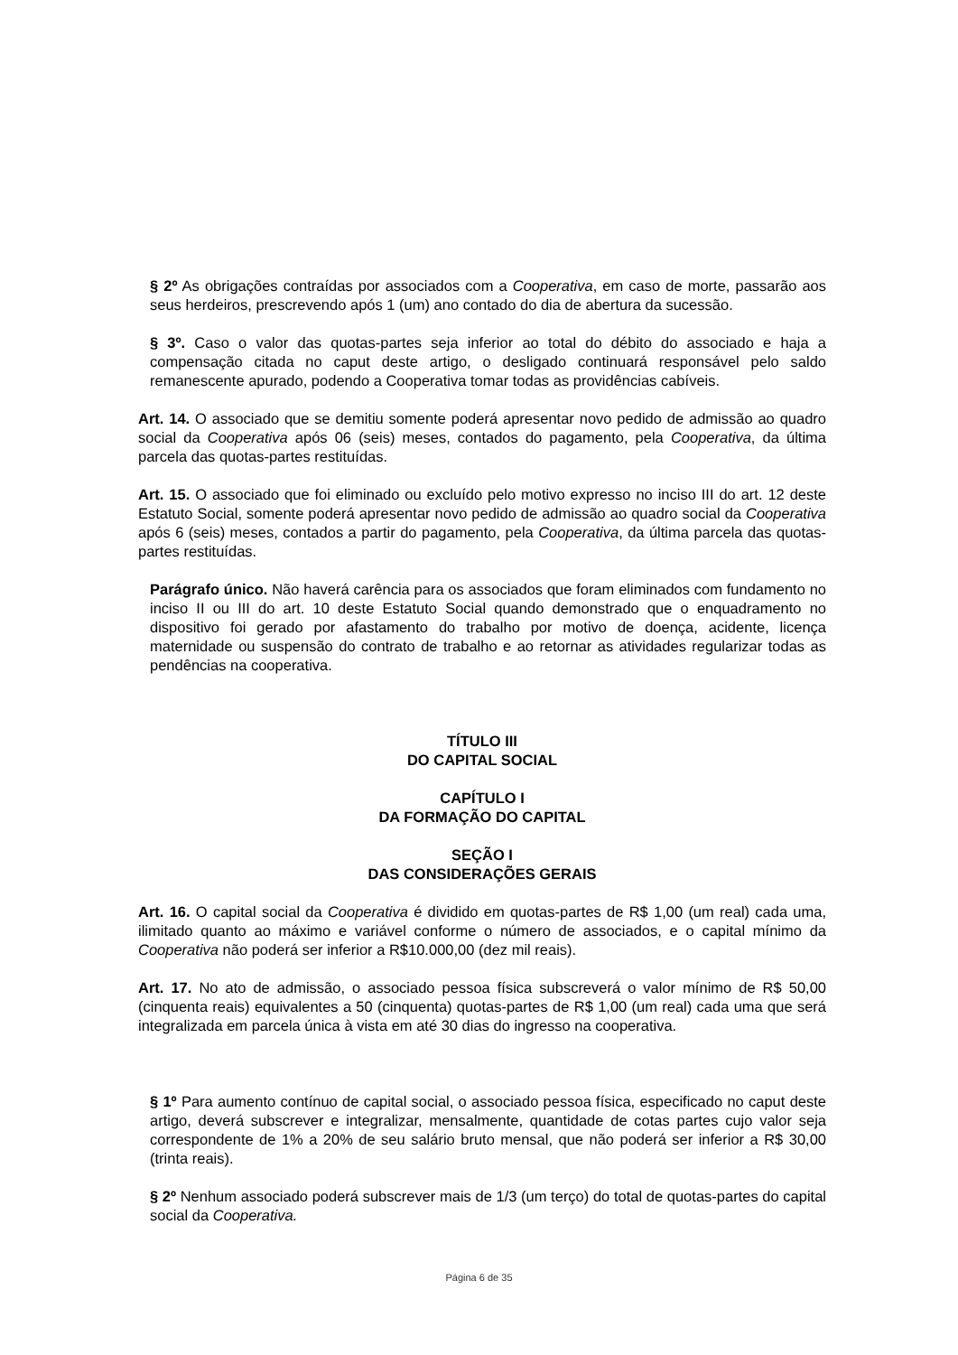§ 2º As obrigações contraídas por associados com a Cooperativa, em caso de morte, passarão aos seus herdeiros, prescrevendo após 1 (um) ano contado do dia de abertura da sucessão.
§ 3º. Caso o valor das quotas-partes seja inferior ao total do débito do associado e haja a compensação citada no caput deste artigo, o desligado continuará responsável pelo saldo remanescente apurado, podendo a Cooperativa tomar todas as providências cabíveis.
Art. 14. O associado que se demitiu somente poderá apresentar novo pedido de admissão ao quadro social da Cooperativa após 06 (seis) meses, contados do pagamento, pela Cooperativa, da última parcela das quotas-partes restituídas.
Art. 15. O associado que foi eliminado ou excluído pelo motivo expresso no inciso III do art. 12 deste Estatuto Social, somente poderá apresentar novo pedido de admissão ao quadro social da Cooperativa após 6 (seis) meses, contados a partir do pagamento, pela Cooperativa, da última parcela das quotas-partes restituídas.
Parágrafo único. Não haverá carência para os associados que foram eliminados com fundamento no inciso II ou III do art. 10 deste Estatuto Social quando demonstrado que o enquadramento no dispositivo foi gerado por afastamento do trabalho por motivo de doença, acidente, licença maternidade ou suspensão do contrato de trabalho e ao retornar as atividades regularizar todas as pendências na cooperativa.
TÍTULO III
DO CAPITAL SOCIAL
CAPÍTULO I
DA FORMAÇÃO DO CAPITAL
SEÇÃO I
DAS CONSIDERAÇÕES GERAIS
Art. 16. O capital social da Cooperativa é dividido em quotas-partes de R$ 1,00 (um real) cada uma, ilimitado quanto ao máximo e variável conforme o número de associados, e o capital mínimo da Cooperativa não poderá ser inferior a R$10.000,00 (dez mil reais).
Art. 17. No ato de admissão, o associado pessoa física subscreverá o valor mínimo de R$ 50,00 (cinquenta reais) equivalentes a 50 (cinquenta) quotas-partes de R$ 1,00 (um real) cada uma que será integralizada em parcela única à vista em até 30 dias do ingresso na cooperativa.
§ 1º Para aumento contínuo de capital social, o associado pessoa física, especificado no caput deste artigo, deverá subscrever e integralizar, mensalmente, quantidade de cotas partes cujo valor seja correspondente de 1% a 20% de seu salário bruto mensal, que não poderá ser inferior a R$ 30,00 (trinta reais).
§ 2º Nenhum associado poderá subscrever mais de 1/3 (um terço) do total de quotas-partes do capital social da Cooperativa.
Página 6 de 35